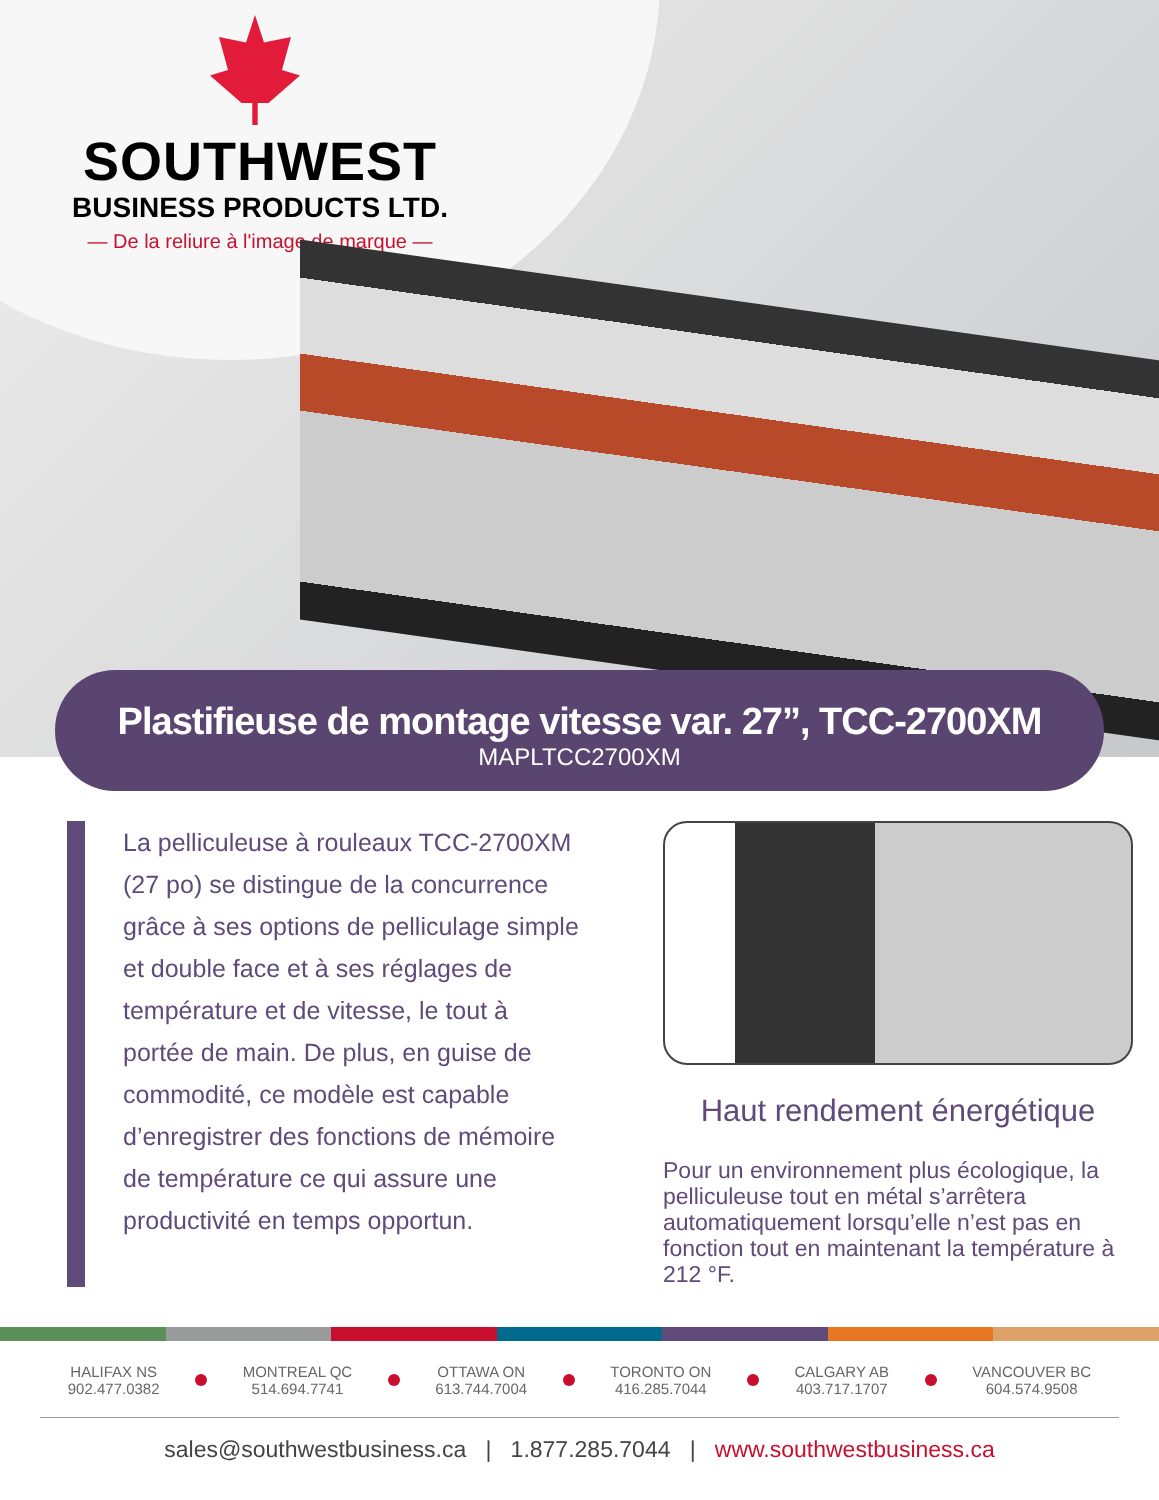SOUTHWEST
BUSINESS PRODUCTS LTD.
— De la reliure à l'image de marque —
Plastifieuse de montage vitesse var. 27”, TCC-2700XM
MAPLTCC2700XM
La pelliculeuse à rouleaux TCC-2700XM (27 po) se distingue de la concurrence grâce à ses options de pelliculage simple et double face et à ses réglages de température et de vitesse, le tout à portée de main. De plus, en guise de commodité, ce modèle est capable d’enregistrer des fonctions de mémoire de température ce qui assure une productivité en temps opportun.
Haut rendement énergétique
Pour un environnement plus écologique, la pelliculeuse tout en métal s’arrêtera automatiquement lorsqu’elle n’est pas en fonction tout en maintenant la température à 212 °F.
HALIFAX NS
902.477.0382
MONTREAL QC
514.694.7741
OTTAWA ON
613.744.7004
TORONTO ON
416.285.7044
CALGARY AB
403.717.1707
VANCOUVER BC
604.574.9508
sales@southwestbusiness.ca | 1.877.285.7044 | www.southwestbusiness.ca